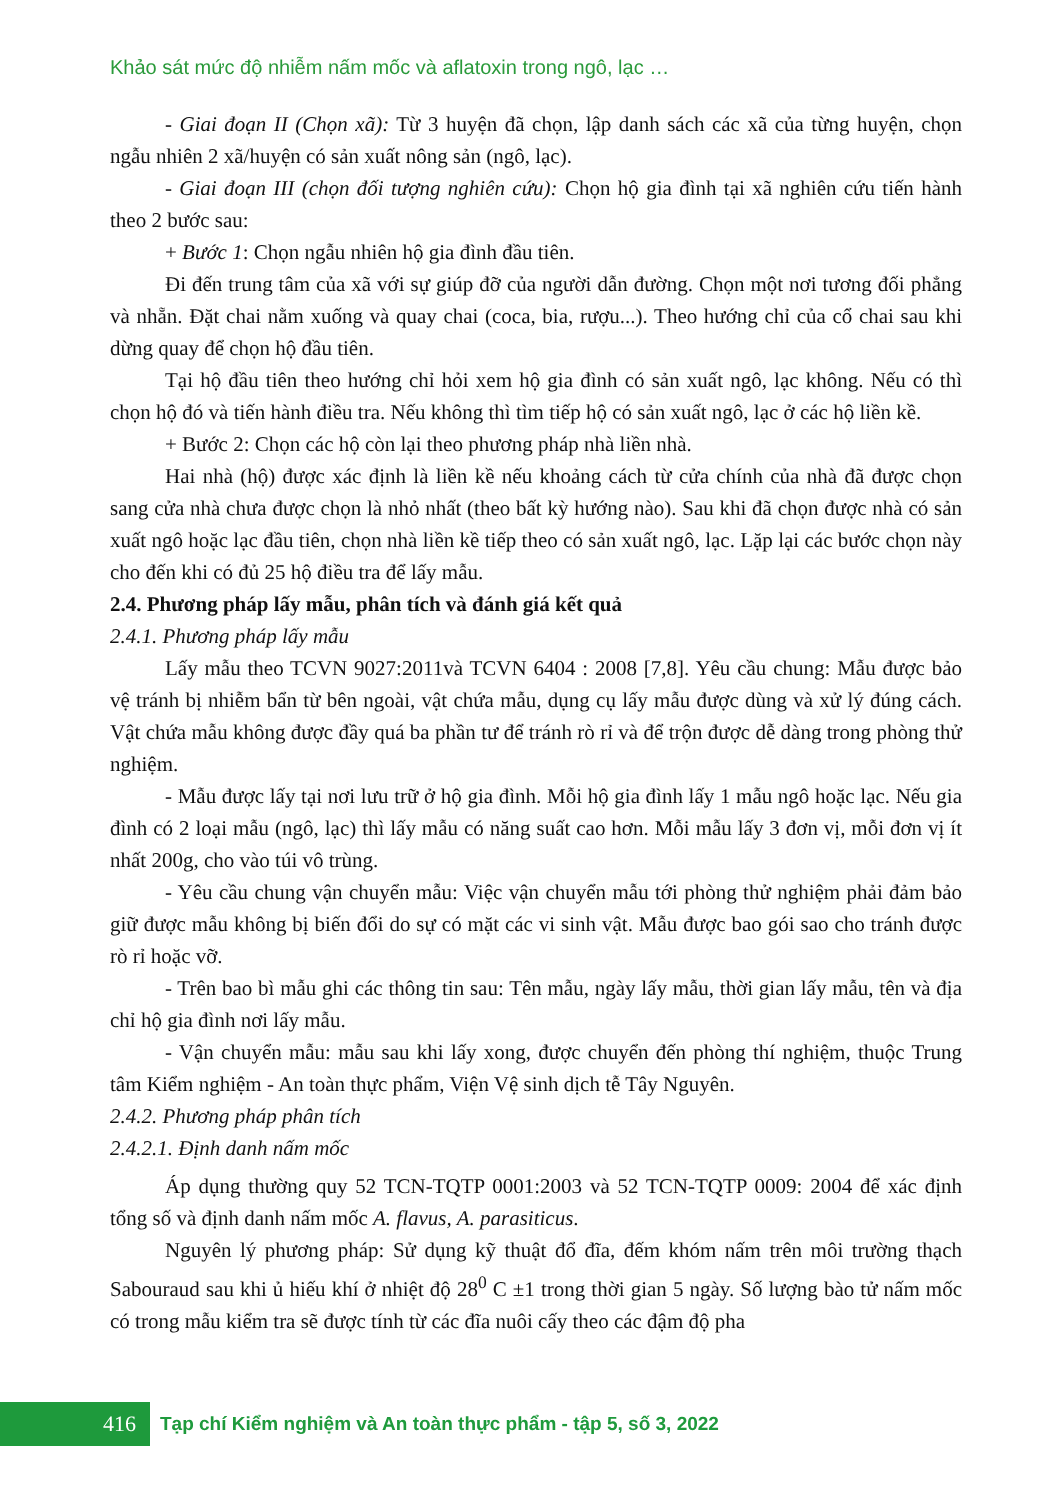Khảo sát mức độ nhiễm nấm mốc và aflatoxin trong ngô, lạc …
- Giai đoạn II (Chọn xã): Từ 3 huyện đã chọn, lập danh sách các xã của từng huyện, chọn ngẫu nhiên 2 xã/huyện có sản xuất nông sản (ngô, lạc).
- Giai đoạn III (chọn đối tượng nghiên cứu): Chọn hộ gia đình tại xã nghiên cứu tiến hành theo 2 bước sau:
+ Bước 1: Chọn ngẫu nhiên hộ gia đình đầu tiên.
Đi đến trung tâm của xã với sự giúp đỡ của người dẫn đường. Chọn một nơi tương đối phẳng và nhẵn. Đặt chai nằm xuống và quay chai (coca, bia, rượu...). Theo hướng chỉ của cổ chai sau khi dừng quay để chọn hộ đầu tiên.
Tại hộ đầu tiên theo hướng chỉ hỏi xem hộ gia đình có sản xuất ngô, lạc không. Nếu có thì chọn hộ đó và tiến hành điều tra. Nếu không thì tìm tiếp hộ có sản xuất ngô, lạc ở các hộ liền kề.
+ Bước 2: Chọn các hộ còn lại theo phương pháp nhà liền nhà.
Hai nhà (hộ) được xác định là liền kề nếu khoảng cách từ cửa chính của nhà đã được chọn sang cửa nhà chưa được chọn là nhỏ nhất (theo bất kỳ hướng nào). Sau khi đã chọn được nhà có sản xuất ngô hoặc lạc đầu tiên, chọn nhà liền kề tiếp theo có sản xuất ngô, lạc. Lặp lại các bước chọn này cho đến khi có đủ 25 hộ điều tra để lấy mẫu.
2.4. Phương pháp lấy mẫu, phân tích và đánh giá kết quả
2.4.1. Phương pháp lấy mẫu
Lấy mẫu theo TCVN 9027:2011và TCVN 6404 : 2008 [7,8]. Yêu cầu chung: Mẫu được bảo vệ tránh bị nhiễm bẩn từ bên ngoài, vật chứa mẫu, dụng cụ lấy mẫu được dùng và xử lý đúng cách. Vật chứa mẫu không được đầy quá ba phần tư để tránh rò rỉ và để trộn được dễ dàng trong phòng thử nghiệm.
- Mẫu được lấy tại nơi lưu trữ ở hộ gia đình. Mỗi hộ gia đình lấy 1 mẫu ngô hoặc lạc. Nếu gia đình có 2 loại mẫu (ngô, lạc) thì lấy mẫu có năng suất cao hơn. Mỗi mẫu lấy 3 đơn vị, mỗi đơn vị ít nhất 200g, cho vào túi vô trùng.
- Yêu cầu chung vận chuyển mẫu: Việc vận chuyển mẫu tới phòng thử nghiệm phải đảm bảo giữ được mẫu không bị biến đổi do sự có mặt các vi sinh vật. Mẫu được bao gói sao cho tránh được rò rỉ hoặc vỡ.
- Trên bao bì mẫu ghi các thông tin sau: Tên mẫu, ngày lấy mẫu, thời gian lấy mẫu, tên và địa chỉ hộ gia đình nơi lấy mẫu.
- Vận chuyển mẫu: mẫu sau khi lấy xong, được chuyển đến phòng thí nghiệm, thuộc Trung tâm Kiểm nghiệm - An toàn thực phẩm, Viện Vệ sinh dịch tễ Tây Nguyên.
2.4.2. Phương pháp phân tích
2.4.2.1. Định danh nấm mốc
Áp dụng thường quy 52 TCN-TQTP 0001:2003 và 52 TCN-TQTP 0009: 2004 để xác định tổng số và định danh nấm mốc A. flavus, A. parasiticus.
Nguyên lý phương pháp: Sử dụng kỹ thuật đổ đĩa, đếm khóm nấm trên môi trường thạch Sabouraud sau khi ủ hiếu khí ở nhiệt độ 28<sup>0</sup> C ±1 trong thời gian 5 ngày. Số lượng bào tử nấm mốc có trong mẫu kiểm tra sẽ được tính từ các đĩa nuôi cấy theo các đậm độ pha
416
Tạp chí Kiểm nghiệm và An toàn thực phẩm - tập 5, số 3, 2022